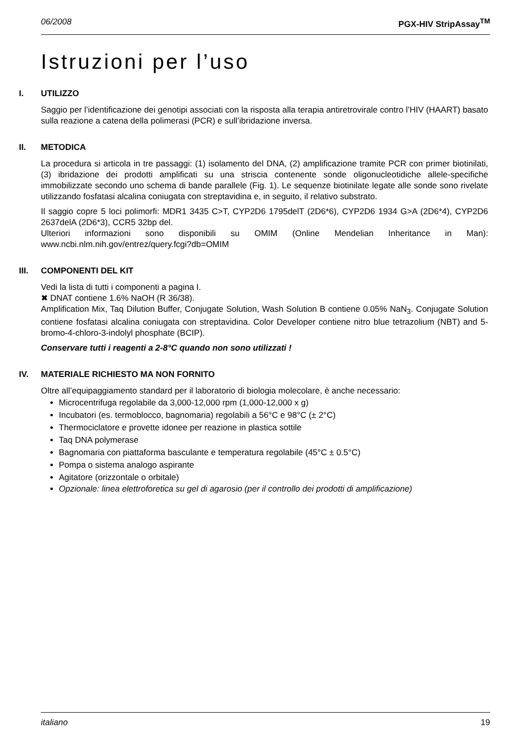06/2008 PGX-HIV StripAssay<sup>TM</sup>
Istruzioni per l’uso
I. UTILIZZO
Saggio per l’identificazione dei genotipi associati con la risposta alla terapia antiretrovirale contro l’HIV (HAART) basato sulla reazione a catena della polimerasi (PCR) e sull’ibridazione inversa.
II. METODICA
La procedura si articola in tre passaggi: (1) isolamento del DNA, (2) amplificazione tramite PCR con primer biotinilati, (3) ibridazione dei prodotti amplificati su una striscia contenente sonde oligonucleotidiche allele-specifiche immobilizzate secondo uno schema di bande parallele (Fig. 1). Le sequenze biotinilate legate alle sonde sono rivelate utilizzando fosfatasi alcalina coniugata con streptavidina e, in seguito, il relativo substrato.
Il saggio copre 5 loci polimorfi: MDR1 3435 C>T, CYP2D6 1795delT (2D6*6), CYP2D6 1934 G>A (2D6*4), CYP2D6 2637delA (2D6*3), CCR5 32bp del.
Ulteriori informazioni sono disponibili su OMIM (Online Mendelian Inheritance in Man): www.ncbi.nlm.nih.gov/entrez/query.fcgi?db=OMIM
III. COMPONENTI DEL KIT
Vedi la lista di tutti i componenti a pagina I.
✖ DNAT contiene 1.6% NaOH (R 36/38).
Amplification Mix, Taq Dilution Buffer, Conjugate Solution, Wash Solution B contiene 0.05% NaN<sub>3</sub>. Conjugate Solution contiene fosfatasi alcalina coniugata con streptavidina. Color Developer contiene nitro blue tetrazolium (NBT) and 5-bromo-4-chloro-3-indolyl phosphate (BCIP).
Conservare tutti i reagenti a 2-8°C quando non sono utilizzati !
IV. MATERIALE RICHIESTO MA NON FORNITO
Oltre all’equipaggiamento standard per il laboratorio di biologia molecolare, è anche necessario:
Microcentrifuga regolabile da 3,000-12,000 rpm (1,000-12,000 x g)
Incubatori (es. termoblocco, bagnomaria) regolabili a 56°C e 98°C (± 2°C)
Thermociclatore e provette idonee per reazione in plastica sottile
Taq DNA polymerase
Bagnomaria con piattaforma basculante e temperatura regolabile (45°C ± 0.5°C)
Pompa o sistema analogo aspirante
Agitatore (orizzontale o orbitale)
Opzionale: linea elettroforetica su gel di agarosio (per il controllo dei prodotti di amplificazione)
italiano 19